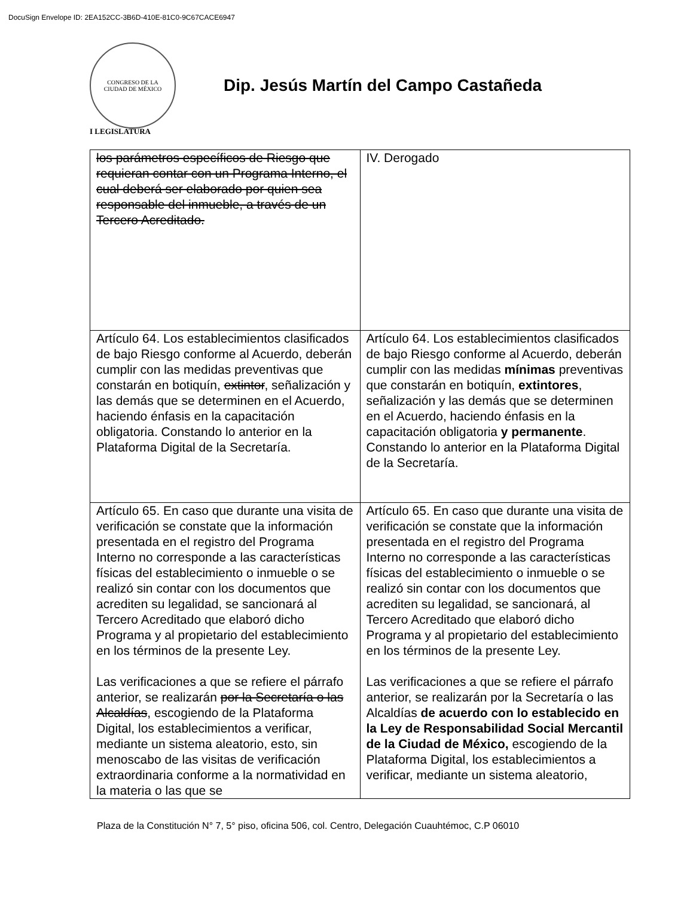DocuSign Envelope ID: 2EA152CC-3B6D-410E-81C0-9C67CACE6947
CONGRESO DE LA
CIUDAD DE MÉXICO
Dip. Jesús Martín del Campo Castañeda
I LEGISLATURA
| los parámetros específicos de Riesgo que requieran contar con un Programa Interno, el cual deberá ser elaborado por quien sea responsable del inmueble, a través de un Tercero Acreditado. | IV. Derogado |
| Artículo 64. Los establecimientos clasificados de bajo Riesgo conforme al Acuerdo, deberán cumplir con las medidas preventivas que constarán en botiquín, extintor , señalización y las demás que se determinen en el Acuerdo, haciendo énfasis en la capacitación obligatoria. Constando lo anterior en la Plataforma Digital de la Secretaría. | Artículo 64. Los establecimientos clasificados de bajo Riesgo conforme al Acuerdo, deberán cumplir con las medidas mínimas preventivas que constarán en botiquín, extintores , señalización y las demás que se determinen en el Acuerdo, haciendo énfasis en la capacitación obligatoria y permanente . Constando lo anterior en la Plataforma Digital de la Secretaría. |
| Artículo 65. En caso que durante una visita de verificación se constate que la información presentada en el registro del Programa Interno no corresponde a las características físicas del establecimiento o inmueble o se realizó sin contar con los documentos que acrediten su legalidad, se sancionará al Tercero Acreditado que elaboró dicho Programa y al propietario del establecimiento en los términos de la presente Ley. Las verificaciones a que se refiere el párrafo anterior, se realizarán por la Secretaría o las Alcaldías , escogiendo de la Plataforma Digital, los establecimientos a verificar, mediante un sistema aleatorio, esto, sin menoscabo de las visitas de verificación extraordinaria conforme a la normatividad en la materia o las que se | Artículo 65. En caso que durante una visita de verificación se constate que la información presentada en el registro del Programa Interno no corresponde a las características físicas del establecimiento o inmueble o se realizó sin contar con los documentos que acrediten su legalidad, se sancionará, al Tercero Acreditado que elaboró dicho Programa y al propietario del establecimiento en los términos de la presente Ley. Las verificaciones a que se refiere el párrafo anterior, se realizarán por la Secretaría o las Alcaldías de acuerdo con lo establecido en la Ley de Responsabilidad Social Mercantil de la Ciudad de México, escogiendo de la Plataforma Digital, los establecimientos a verificar, mediante un sistema aleatorio, |
Plaza de la Constitución N° 7, 5° piso, oficina 506, col. Centro, Delegación Cuauhtémoc, C.P 06010